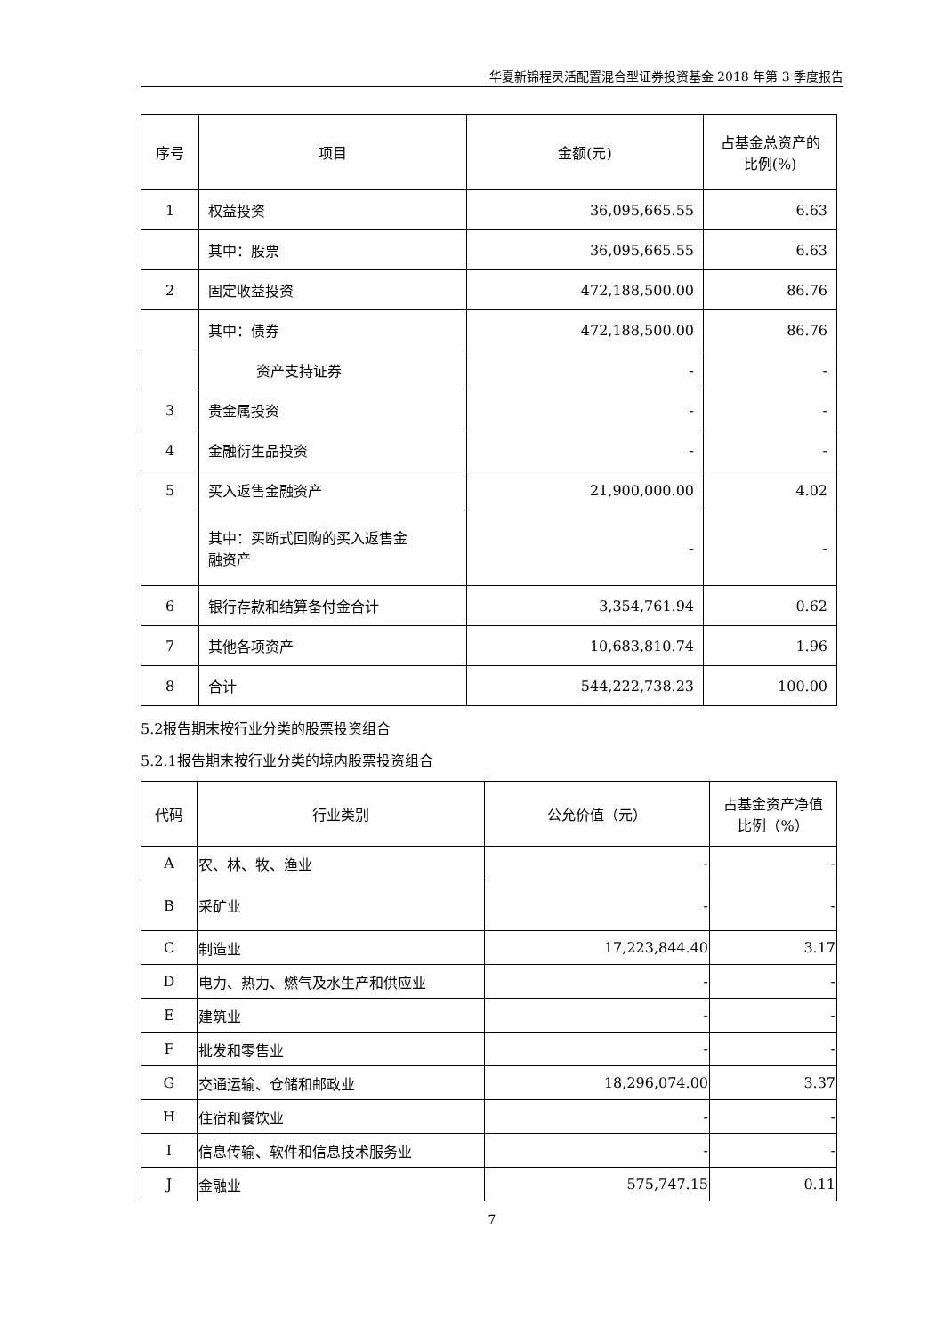华夏新锦程灵活配置混合型证券投资基金 2018 年第 3 季度报告
| 序号 | 项目 | 金额(元) | 占基金总资产的 比例(%) |
| --- | --- | --- | --- |
| 1 | 权益投资 | 36,095,665.55 | 6.63 |
| | 其中：股票 | 36,095,665.55 | 6.63 |
| 2 | 固定收益投资 | 472,188,500.00 | 86.76 |
| | 其中：债券 | 472,188,500.00 | 86.76 |
| | 资产支持证券 | - | - |
| 3 | 贵金属投资 | - | - |
| 4 | 金融衍生品投资 | - | - |
| 5 | 买入返售金融资产 | 21,900,000.00 | 4.02 |
| | 其中：买断式回购的买入返售金 融资产 | - | - |
| 6 | 银行存款和结算备付金合计 | 3,354,761.94 | 0.62 |
| 7 | 其他各项资产 | 10,683,810.74 | 1.96 |
| 8 | 合计 | 544,222,738.23 | 100.00 |
5.2报告期末按行业分类的股票投资组合
5.2.1报告期末按行业分类的境内股票投资组合
| 代码 | 行业类别 | 公允价值（元） | 占基金资产净值 比例（%） |
| --- | --- | --- | --- |
| A | 农、林、牧、渔业 | - | - |
| B | 采矿业 | - | - |
| C | 制造业 | 17,223,844.40 | 3.17 |
| D | 电力、热力、燃气及水生产和供应业 | - | - |
| E | 建筑业 | - | - |
| F | 批发和零售业 | - | - |
| G | 交通运输、仓储和邮政业 | 18,296,074.00 | 3.37 |
| H | 住宿和餐饮业 | - | - |
| I | 信息传输、软件和信息技术服务业 | - | - |
| J | 金融业 | 575,747.15 | 0.11 |
7